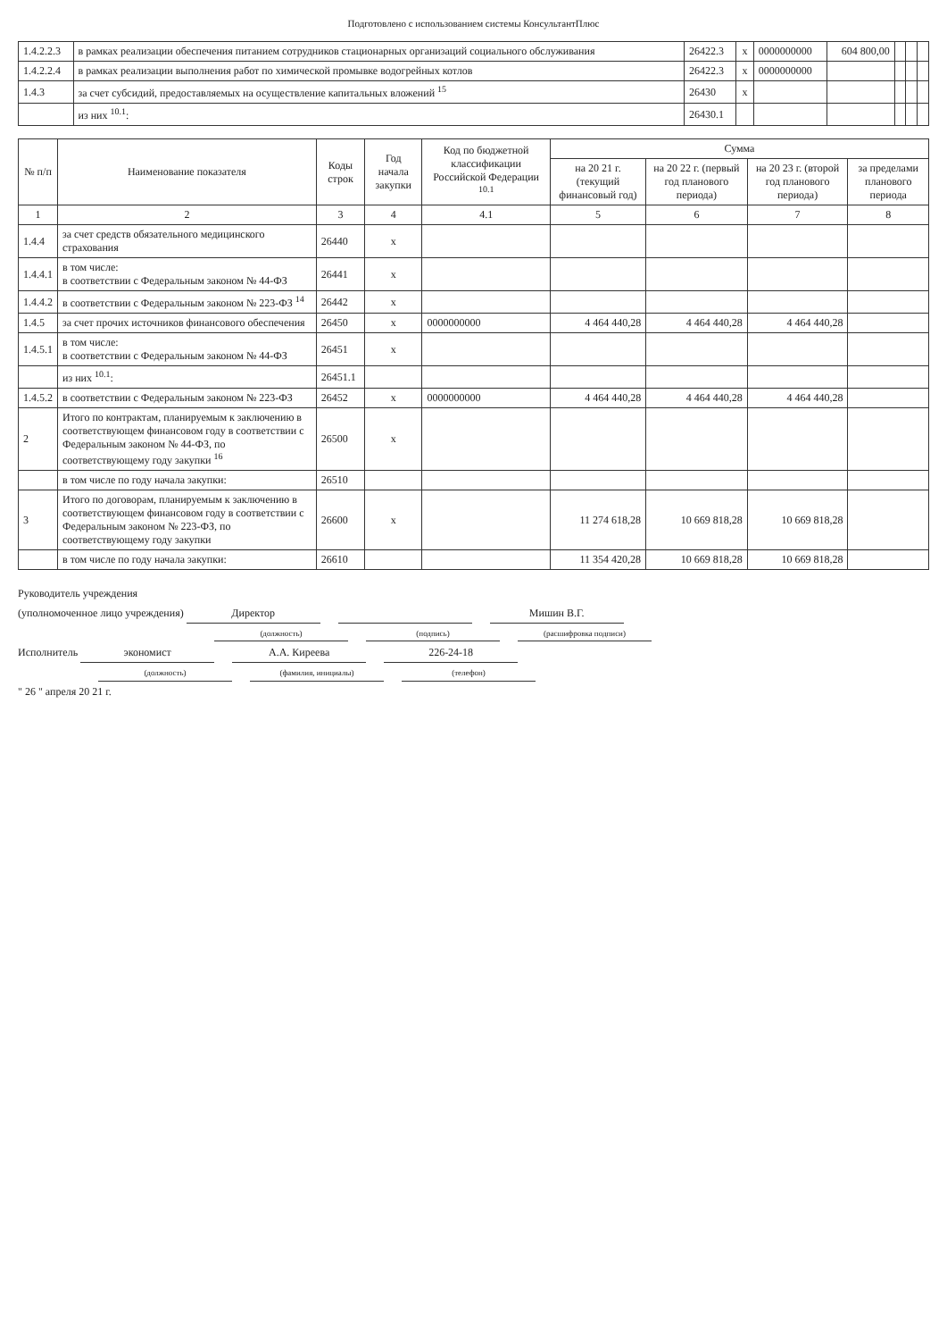Подготовлено с использованием системы КонсультантПлюс
| 1.4.2.2.3 | в рамках реализации обеспечения питанием сотрудников стационарных организаций социального обслуживания | 26422.3 | x | 0000000000 | 604 800,00 | | | |
| 1.4.2.2.4 | в рамках реализации выполнения работ по химической промывке водогрейных котлов | 26422.3 | x | 0000000000 | | | | |
| 1.4.3 | за счет субсидий, предоставляемых на осуществление капитальных вложений <sup>15</sup> | 26430 | x | | | | | |
| | из них <sup>10.1</sup>: | 26430.1 | | | | | | |
| № п/п | Наименование показателя | Коды строк | Год начала закупки | Код по бюджетной классификации Российской Федерации <sup>10.1</sup> | Сумма | | | |
| --- | --- | --- | --- | --- | --- | --- | --- | --- |
| | | | | | на 20 21 г. (текущий финансовый год) | на 20 22 г. (первый год планового периода) | на 20 23 г. (второй год планового периода) | за пределами планового периода |
| 1 | 2 | 3 | 4 | 4.1 | 5 | 6 | 7 | 8 |
| 1.4.4 | за счет средств обязательного медицинского страхования | 26440 | x | | | | | |
| 1.4.4.1 | в том числе: в соответствии с Федеральным законом № 44-ФЗ | 26441 | x | | | | | |
| 1.4.4.2 | в соответствии с Федеральным законом № 223-ФЗ <sup>14</sup> | 26442 | x | | | | | |
| 1.4.5 | за счет прочих источников финансового обеспечения | 26450 | x | 0000000000 | 4 464 440,28 | 4 464 440,28 | 4 464 440,28 | |
| 1.4.5.1 | в том числе: в соответствии с Федеральным законом № 44-ФЗ | 26451 | x | | | | | |
| | из них <sup>10.1</sup>: | 26451.1 | | | | | | |
| 1.4.5.2 | в соответствии с Федеральным законом № 223-ФЗ | 26452 | x | 0000000000 | 4 464 440,28 | 4 464 440,28 | 4 464 440,28 | |
| 2 | Итого по контрактам, планируемым к заключению в соответствующем финансовом году в соответствии с Федеральным законом № 44-ФЗ, по соответствующему году закупки <sup>16</sup> | 26500 | x | | | | | |
| | в том числе по году начала закупки: | 26510 | | | | | | |
| 3 | Итого по договорам, планируемым к заключению в соответствующем финансовом году в соответствии с Федеральным законом № 223-ФЗ, по соответствующему году закупки | 26600 | x | | 11 274 618,28 | 10 669 818,28 | 10 669 818,28 | |
| | в том числе по году начала закупки: | 26610 | | | 11 354 420,28 | 10 669 818,28 | 10 669 818,28 | |
Руководитель учреждения
(уполномоченное лицо учреждения) Директор Мишин В.Г.
(должность) (подпись) (расшифровка подписи)
Исполнитель экономист А.А. Киреева 226-24-18
(должность) (фамилия, инициалы) (телефон)
" 26 " апреля 20 21 г.